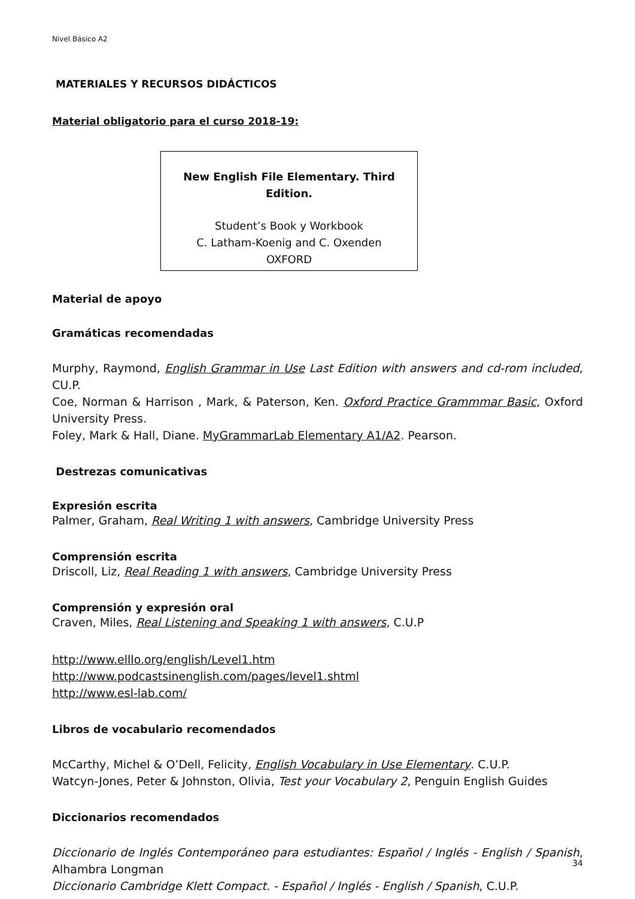Nivel Básico A2
MATERIALES Y RECURSOS DIDÁCTICOS
Material obligatorio para el curso 2018-19:
New English File Elementary. Third Edition.
Student’s Book y Workbook
C. Latham-Koenig and C. Oxenden
OXFORD
Material de apoyo
Gramáticas recomendadas
Murphy, Raymond, English Grammar in Use Last Edition with answers and cd-rom included, CU.P.
Coe, Norman & Harrison , Mark, & Paterson, Ken. Oxford Practice Grammmar Basic, Oxford University Press.
Foley, Mark & Hall, Diane. MyGrammarLab Elementary A1/A2. Pearson.
Destrezas comunicativas
Expresión escrita
Palmer, Graham, Real Writing 1 with answers, Cambridge University Press
Comprensión escrita
Driscoll, Liz, Real Reading 1 with answers, Cambridge University Press
Comprensión y expresión oral
Craven, Miles, Real Listening and Speaking 1 with answers, C.U.P
http://www.elllo.org/english/Level1.htm
http://www.podcastsinenglish.com/pages/level1.shtml
http://www.esl-lab.com/
Libros de vocabulario recomendados
McCarthy, Michel & O’Dell, Felicity, English Vocabulary in Use Elementary. C.U.P.
Watcyn-Jones, Peter & Johnston, Olivia, Test your Vocabulary 2, Penguin English Guides
Diccionarios recomendados
Diccionario de Inglés Contemporáneo para estudiantes: Español / Inglés - English / Spanish, Alhambra Longman
Diccionario Cambridge Klett Compact. - Español / Inglés - English / Spanish, C.U.P.
34